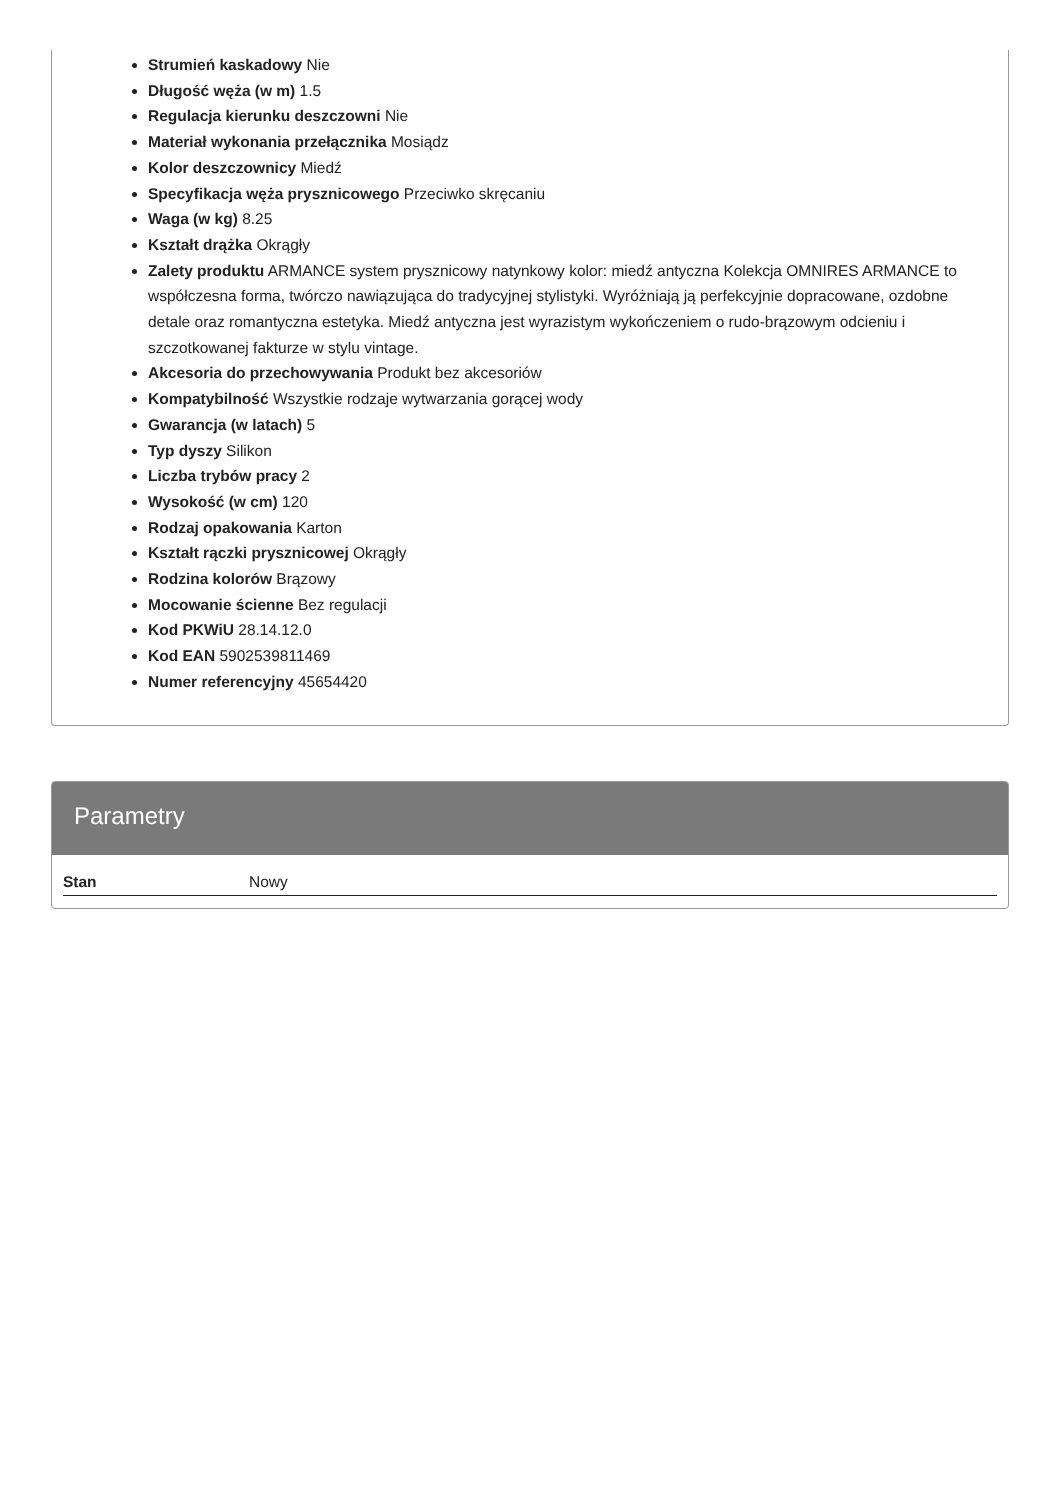Strumień kaskadowy Nie
Długość węża (w m) 1.5
Regulacja kierunku deszczowni Nie
Materiał wykonania przełącznika Mosiądz
Kolor deszczownicy Miedź
Specyfikacja węża prysznicowego Przeciwko skręcaniu
Waga (w kg) 8.25
Kształt drążka Okrągły
Zalety produktu ARMANCE system prysznicowy natynkowy kolor: miedź antyczna Kolekcja OMNIRES ARMANCE to współczesna forma, twórczo nawiązująca do tradycyjnej stylistyki. Wyróżniają ją perfekcyjnie dopracowane, ozdobne detale oraz romantyczna estetyka. Miedź antyczna jest wyrazistym wykończeniem o rudo-brązowym odcieniu i szczotkowanej fakturze w stylu vintage.
Akcesoria do przechowywania Produkt bez akcesoriów
Kompatybilność Wszystkie rodzaje wytwarzania gorącej wody
Gwarancja (w latach) 5
Typ dyszy Silikon
Liczba trybów pracy 2
Wysokość (w cm) 120
Rodzaj opakowania Karton
Kształt rączki prysznicowej Okrągły
Rodzina kolorów Brązowy
Mocowanie ścienne Bez regulacji
Kod PKWiU 28.14.12.0
Kod EAN 5902539811469
Numer referencyjny 45654420
Parametry
| Stan | Nowy |